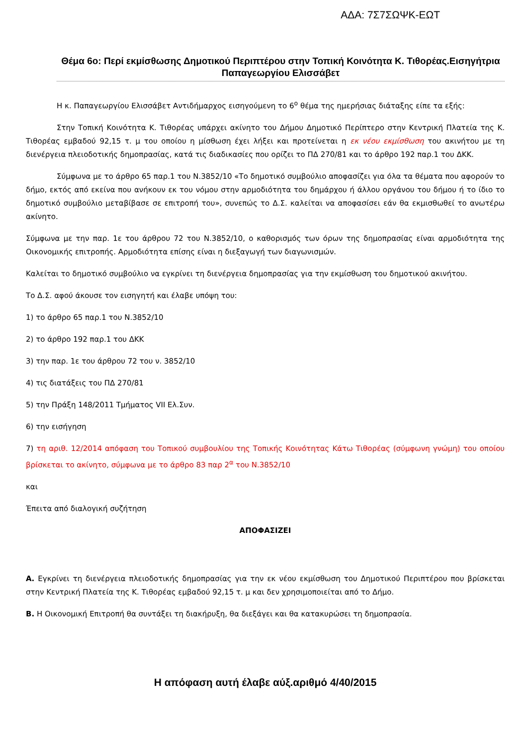ΑΔΑ: 7Σ7ΣΩΨΚ-ΕΩΤ
Θέμα 6ο: Περί εκμίσθωσης Δημοτικού Περιπτέρου στην Τοπική Κοινότητα Κ. Τιθορέας.Εισηγήτρια Παπαγεωργίου Ελισσάβετ
Η κ. Παπαγεωργίου Ελισσάβετ Αντιδήμαρχος εισηγούμενη το 6<sup>ο</sup> θέμα της ημερήσιας διάταξης είπε τα εξής:
Στην Τοπική Κοινότητα Κ. Τιθορέας υπάρχει ακίνητο του Δήμου Δημοτικό Περίπτερο στην Κεντρική Πλατεία της Κ. Τιθορέας εμβαδού 92,15 τ. μ του οποίου η μίσθωση έχει λήξει και προτείνεται η εκ νέου εκμίσθωση του ακινήτου με τη διενέργεια πλειοδοτικής δημοπρασίας, κατά τις διαδικασίες που ορίζει το ΠΔ 270/81 και το άρθρο 192 παρ.1 του ΔΚΚ.
Σύμφωνα με το άρθρο 65 παρ.1 του Ν.3852/10 «Το δημοτικό συμβούλιο αποφασίζει για όλα τα θέματα που αφορούν το δήμο, εκτός από εκείνα που ανήκουν εκ του νόμου στην αρμοδιότητα του δημάρχου ή άλλου οργάνου του δήμου ή το ίδιο το δημοτικό συμβούλιο μεταβίβασε σε επιτροπή του», συνεπώς το Δ.Σ. καλείται να αποφασίσει εάν θα εκμισθωθεί το ανωτέρω ακίνητο.
Σύμφωνα με την παρ. 1ε του άρθρου 72 του Ν.3852/10, ο καθορισμός των όρων της δημοπρασίας είναι αρμοδιότητα της Οικονομικής επιτροπής. Αρμοδιότητα επίσης είναι η διεξαγωγή των διαγωνισμών.
Καλείται το δημοτικό συμβούλιο να εγκρίνει τη διενέργεια δημοπρασίας για την εκμίσθωση του δημοτικού ακινήτου.
Το Δ.Σ. αφού άκουσε τον εισηγητή και έλαβε υπόψη του:
1) το άρθρο 65 παρ.1 του Ν.3852/10
2) το άρθρο 192 παρ.1 του ΔΚΚ
3) την παρ. 1ε του άρθρου 72 του ν. 3852/10
4) τις διατάξεις του ΠΔ 270/81
5) την Πράξη 148/2011 Τμήματος VII Ελ.Συν.
6) την εισήγηση
7) τη αριθ. 12/2014 απόφαση του Τοπικού συμβουλίου της Τοπικής Κοινότητας Κάτω Τιθορέας (σύμφωνη γνώμη) του οποίου βρίσκεται το ακίνητο, σύμφωνα με το άρθρο 83 παρ 2<sup>α</sup> του Ν.3852/10
και
Έπειτα από διαλογική συζήτηση
ΑΠΟΦΑΣΙΖΕΙ
Α. Εγκρίνει τη διενέργεια πλειοδοτικής δημοπρασίας για την εκ νέου εκμίσθωση του Δημοτικού Περιπτέρου που βρίσκεται στην Κεντρική Πλατεία της Κ. Τιθορέας εμβαδού 92,15 τ. μ και δεν χρησιμοποιείται από το Δήμο.
Β. Η Οικονομική Επιτροπή θα συντάξει τη διακήρυξη, θα διεξάγει και θα κατακυρώσει τη δημοπρασία.
Η απόφαση αυτή έλαβε αύξ.αριθμό 4/40/2015